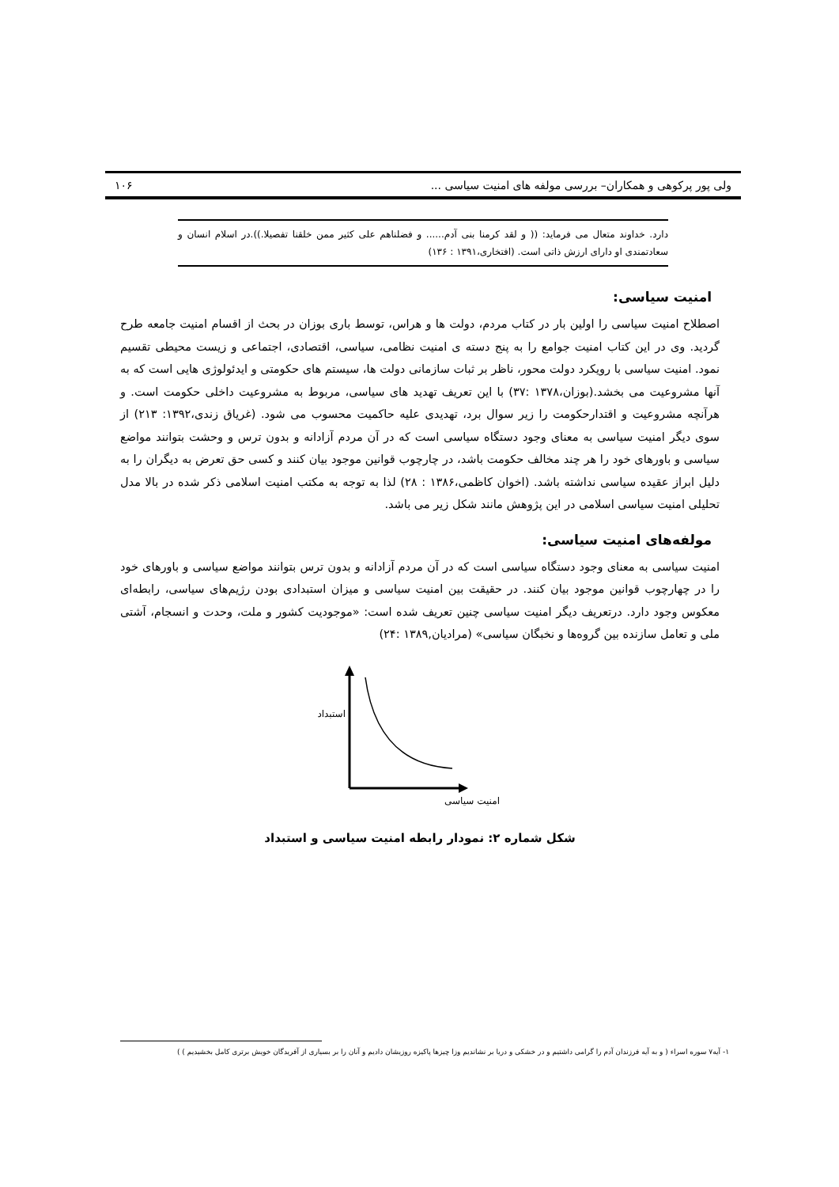ولی پور پرکوهی و همکاران– بررسی مولفه های امنیت سیاسی ... ۱۰۶
دارد. خداوند متعال می فرماید: (( و لقد کرمنا بنی آدم...... و فضلناهم علی کثیر ممن خلقنا تفصیلا.)).در اسلام انسان و سعادتمندی او دارای ارزش ذاتی است. (افتخاری،۱۳۹۱ : ۱۳۶)
امنیت سیاسی:
اصطلاح امنیت سیاسی را اولین بار در کتاب مردم، دولت ها و هراس، توسط باری بوزان در بحث از اقسام امنیت جامعه طرح گردید. وی در این کتاب امنیت جوامع را به پنج دسته ی امنیت نظامی، سیاسی، اقتصادی، اجتماعی و زیست محیطی تقسیم نمود. امنیت سیاسی با رویکرد دولت محور، ناظر بر ثبات سازمانی دولت ها، سیستم های حکومتی و ایدئولوژی هایی است که به آنها مشروعیت می بخشد.(بوزان،۱۳۷۸ :۳۷) با این تعریف تهدید های سیاسی، مربوط به مشروعیت داخلی حکومت است. و هرآنچه مشروعیت و اقتدارحکومت را زیر سوال برد، تهدیدی علیه حاکمیت محسوب می شود. (غریاق زندی،۱۳۹۲: ۲۱۳) از سوی دیگر امنیت سیاسی به معنای وجود دستگاه سیاسی است که در آن مردم آزادانه و بدون ترس و وحشت بتوانند مواضع سیاسی و باورهای خود را هر چند مخالف حکومت باشد، در چارچوب قوانین موجود بیان کنند و کسی حق تعرض به دیگران را به دلیل ابراز عقیده سیاسی نداشته باشد. (اخوان کاظمی،۱۳۸۶ : ۲۸) لذا به توجه به مکتب امنیت اسلامی ذکر شده در بالا مدل تحلیلی امنیت سیاسی اسلامی در این پژوهش مانند شکل زیر می باشد.
مولفه‌های امنیت سیاسی:
امنیت سیاسی به معنای وجود دستگاه سیاسی است که در آن مردم آزادانه و بدون ترس بتوانند مواضع سیاسی و باورهای خود را در چهارچوب قوانین موجود بیان کنند. در حقیقت بین امنیت سیاسی و میزان استبدادی بودن رژیم‌های سیاسی، رابطه‌ای معکوس وجود دارد. درتعریف دیگر امنیت سیاسی چنین تعریف شده است: «موجودیت کشور و ملت، وحدت و انسجام، آشتی ملی و تعامل سازنده بین گروه‌ها و نخبگان سیاسی» (مرادیان,۱۳۸۹ :۲۴)
استبداد
امنیت سیاسی
شکل شماره ۲: نمودار رابطه امنیت سیاسی و استبداد
۱- آیه۷ سوره اسراء ( و به آیه فرزندان آدم را گرامی داشتیم و در خشکی و دریا بر نشاندیم وزا چیزها پاکیزه روزیشان دادیم و آنان را بر بسیاری از آفریدگان خویش برتری کامل بخشیدیم ) )